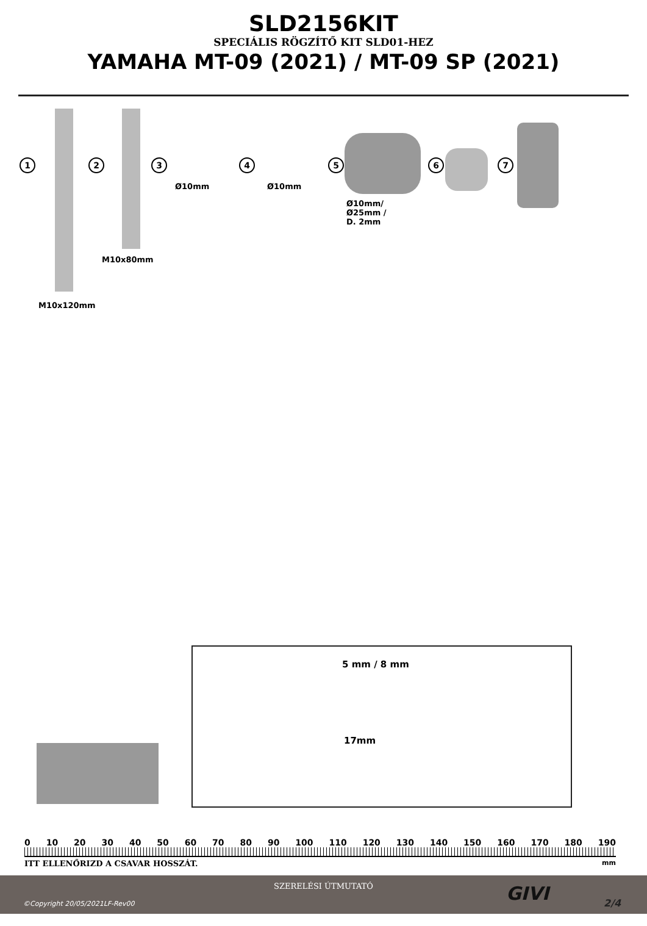SLD2156KIT
SPECIÁLIS RÖGZÍTŐ KIT SLD01-HEZ
YAMAHA MT-09 (2021) / MT-09 SP (2021)
1 2 3 4 5 6 7
Ø10mm Ø10mm
Ø10mm/
Ø25mm /
D. 2mm
M10x80mm
M10x120mm
5 mm / 8 mm
17mm
0 10 20 30 40 50 60 70 80 90 100 110 120 130 140 150 160 170 180 190
ITT ELLENŐRIZD A CSAVAR HOSSZÁT. mm
SZERELÉSI ÚTMUTATÓ
©Copyright 20/05/2021LF-Rev00 GIVI 2/4